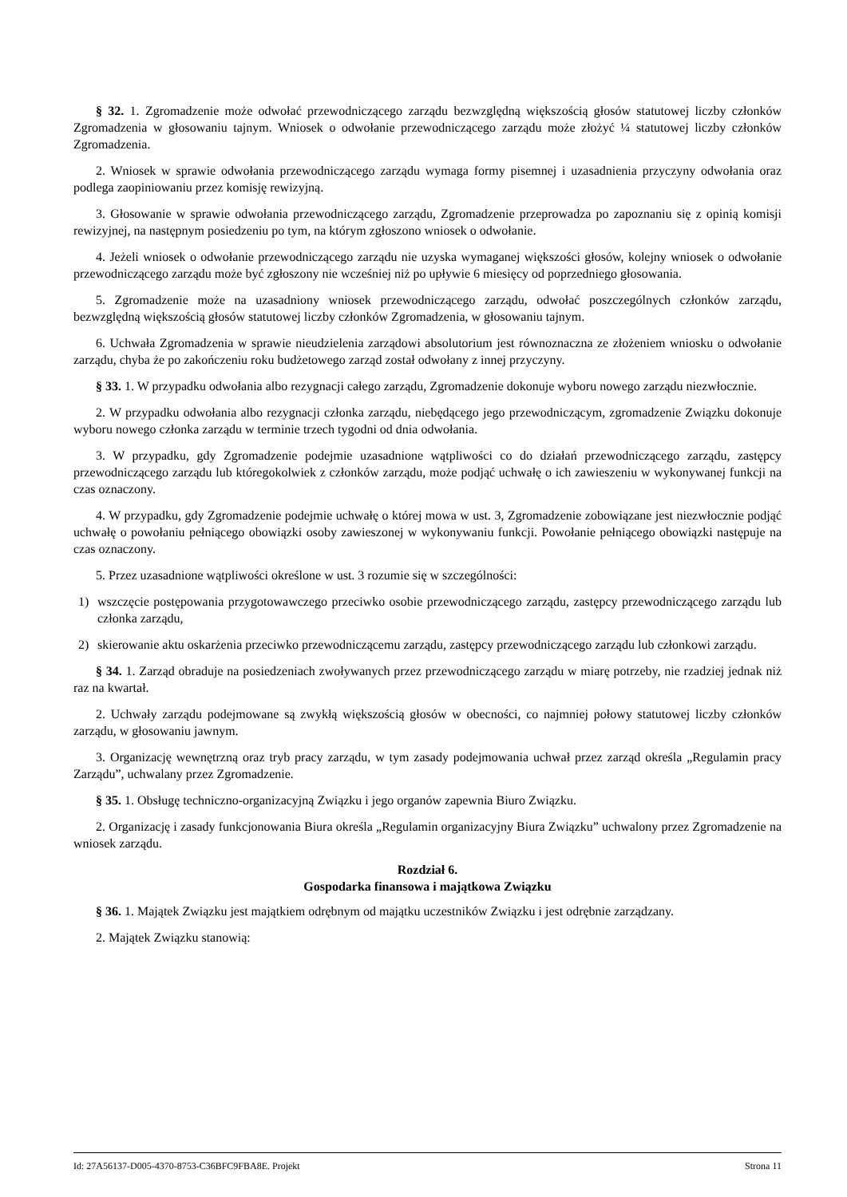§ 32. 1. Zgromadzenie może odwołać przewodniczącego zarządu bezwzględną większością głosów statutowej liczby członków Zgromadzenia w głosowaniu tajnym. Wniosek o odwołanie przewodniczącego zarządu może złożyć ¼ statutowej liczby członków Zgromadzenia.
2. Wniosek w sprawie odwołania przewodniczącego zarządu wymaga formy pisemnej i uzasadnienia przyczyny odwołania oraz podlega zaopiniowaniu przez komisję rewizyjną.
3. Głosowanie w sprawie odwołania przewodniczącego zarządu, Zgromadzenie przeprowadza po zapoznaniu się z opinią komisji rewizyjnej, na następnym posiedzeniu po tym, na którym zgłoszono wniosek o odwołanie.
4. Jeżeli wniosek o odwołanie przewodniczącego zarządu nie uzyska wymaganej większości głosów, kolejny wniosek o odwołanie przewodniczącego zarządu może być zgłoszony nie wcześniej niż po upływie 6 miesięcy od poprzedniego głosowania.
5. Zgromadzenie może na uzasadniony wniosek przewodniczącego zarządu, odwołać poszczególnych członków zarządu, bezwzględną większością głosów statutowej liczby członków Zgromadzenia, w głosowaniu tajnym.
6. Uchwała Zgromadzenia w sprawie nieudzielenia zarządowi absolutorium jest równoznaczna ze złożeniem wniosku o odwołanie zarządu, chyba że po zakończeniu roku budżetowego zarząd został odwołany z innej przyczyny.
§ 33. 1. W przypadku odwołania albo rezygnacji całego zarządu, Zgromadzenie dokonuje wyboru nowego zarządu niezwłocznie.
2. W przypadku odwołania albo rezygnacji członka zarządu, niebędącego jego przewodniczącym, zgromadzenie Związku dokonuje wyboru nowego członka zarządu w terminie trzech tygodni od dnia odwołania.
3. W przypadku, gdy Zgromadzenie podejmie uzasadnione wątpliwości co do działań przewodniczącego zarządu, zastępcy przewodniczącego zarządu lub któregokolwiek z członków zarządu, może podjąć uchwałę o ich zawieszeniu w wykonywanej funkcji na czas oznaczony.
4. W przypadku, gdy Zgromadzenie podejmie uchwałę o której mowa w ust. 3, Zgromadzenie zobowiązane jest niezwłocznie podjąć uchwałę o powołaniu pełniącego obowiązki osoby zawieszonej w wykonywaniu funkcji. Powołanie pełniącego obowiązki następuje na czas oznaczony.
5. Przez uzasadnione wątpliwości określone w ust. 3 rozumie się w szczególności:
1) wszczęcie postępowania przygotowawczego przeciwko osobie przewodniczącego zarządu, zastępcy przewodniczącego zarządu lub członka zarządu,
2) skierowanie aktu oskarżenia przeciwko przewodniczącemu zarządu, zastępcy przewodniczącego zarządu lub członkowi zarządu.
§ 34. 1. Zarząd obraduje na posiedzeniach zwoływanych przez przewodniczącego zarządu w miarę potrzeby, nie rzadziej jednak niż raz na kwartał.
2. Uchwały zarządu podejmowane są zwykłą większością głosów w obecności, co najmniej połowy statutowej liczby członków zarządu, w głosowaniu jawnym.
3. Organizację wewnętrzną oraz tryb pracy zarządu, w tym zasady podejmowania uchwał przez zarząd określa „Regulamin pracy Zarządu”, uchwalany przez Zgromadzenie.
§ 35. 1. Obsługę techniczno-organizacyjną Związku i jego organów zapewnia Biuro Związku.
2. Organizację i zasady funkcjonowania Biura określa „Regulamin organizacyjny Biura Związku” uchwalony przez Zgromadzenie na wniosek zarządu.
Rozdział 6.
Gospodarka finansowa i majątkowa Związku
§ 36. 1. Majątek Związku jest majątkiem odrębnym od majątku uczestników Związku i jest odrębnie zarządzany.
2. Majątek Związku stanowią:
Id: 27A56137-D005-4370-8753-C36BFC9FBA8E. Projekt Strona 11